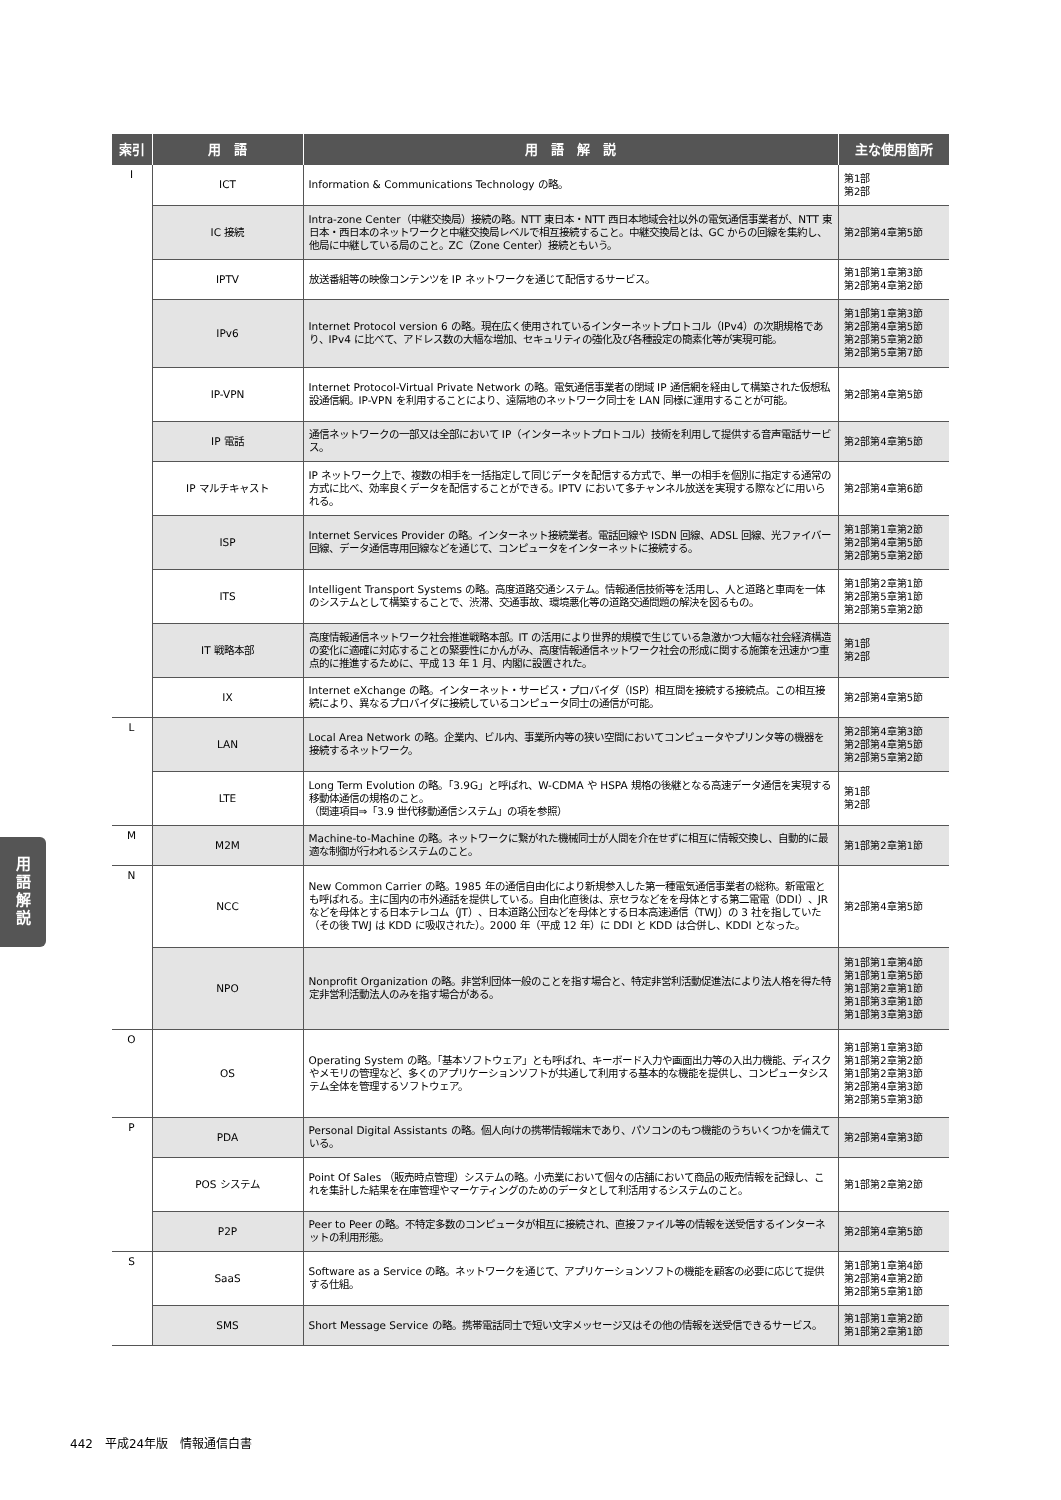| 索引 | 用 語 | 用 語 解 説 | 主な使用箇所 |
| --- | --- | --- | --- |
| I | ICT | Information & Communications Technology の略。 | 第1部 第2部 |
| | IC 接続 | Intra-zone Center（中継交換局）接続の略。NTT 東日本・NTT 西日本地域会社以外の電気通信事業者が、NTT 東日本・西日本のネットワークと中継交換局レベルで相互接続すること。中継交換局とは、GC からの回線を集約し、他局に中継している局のこと。ZC（Zone Center）接続ともいう。 | 第2部第4章第5節 |
| | IPTV | 放送番組等の映像コンテンツを IP ネットワークを通じて配信するサービス。 | 第1部第1章第3節 第2部第4章第2節 |
| | IPv6 | Internet Protocol version 6 の略。現在広く使用されているインターネットプロトコル（IPv4）の次期規格であり、IPv4 に比べて、アドレス数の大幅な増加、セキュリティの強化及び各種設定の簡素化等が実現可能。 | 第1部第1章第3節 第2部第4章第5節 第2部第5章第2節 第2部第5章第7節 |
| | IP-VPN | Internet Protocol-Virtual Private Network の略。電気通信事業者の閉域 IP 通信網を経由して構築された仮想私設通信網。IP-VPN を利用することにより、遠隔地のネットワーク同士を LAN 同様に運用することが可能。 | 第2部第4章第5節 |
| | IP 電話 | 通信ネットワークの一部又は全部において IP（インターネットプロトコル）技術を利用して提供する音声電話サービス。 | 第2部第4章第5節 |
| | IP マルチキャスト | IP ネットワーク上で、複数の相手を一括指定して同じデータを配信する方式で、単一の相手を個別に指定する通常の方式に比べ、効率良くデータを配信することができる。IPTV において多チャンネル放送を実現する際などに用いられる。 | 第2部第4章第6節 |
| | ISP | Internet Services Provider の略。インターネット接続業者。電話回線や ISDN 回線、ADSL 回線、光ファイバー回線、データ通信専用回線などを通じて、コンピュータをインターネットに接続する。 | 第1部第1章第2節 第2部第4章第5節 第2部第5章第2節 |
| | ITS | Intelligent Transport Systems の略。高度道路交通システム。情報通信技術等を活用し、人と道路と車両を一体のシステムとして構築することで、渋滞、交通事故、環境悪化等の道路交通問題の解決を図るもの。 | 第1部第2章第1節 第2部第5章第1節 第2部第5章第2節 |
| | IT 戦略本部 | 高度情報通信ネットワーク社会推進戦略本部。IT の活用により世界的規模で生じている急激かつ大幅な社会経済構造の変化に適確に対応することの緊要性にかんがみ、高度情報通信ネットワーク社会の形成に関する施策を迅速かつ重点的に推進するために、平成 13 年 1 月、内閣に設置された。 | 第1部 第2部 |
| | IX | Internet eXchange の略。インターネット・サービス・プロバイダ（ISP）相互間を接続する接続点。この相互接続により、異なるプロバイダに接続しているコンピュータ同士の通信が可能。 | 第2部第4章第5節 |
| L | LAN | Local Area Network の略。企業内、ビル内、事業所内等の狭い空間においてコンピュータやプリンタ等の機器を接続するネットワーク。 | 第2部第4章第3節 第2部第4章第5節 第2部第5章第2節 |
| | LTE | Long Term Evolution の略。「3.9G」と呼ばれ、W-CDMA や HSPA 規格の後継となる高速データ通信を実現する移動体通信の規格のこと。 （関連項目⇒「3.9 世代移動通信システム」の項を参照） | 第1部 第2部 |
| M | M2M | Machine-to-Machine の略。ネットワークに繋がれた機械同士が人間を介在せずに相互に情報交換し、自動的に最適な制御が行われるシステムのこと。 | 第1部第2章第1節 |
| N | NCC | New Common Carrier の略。1985 年の通信自由化により新規参入した第一種電気通信事業者の総称。新電電とも呼ばれる。主に国内の市外通話を提供している。自由化直後は、京セラなどをを母体とする第二電電（DDI）、JR などを母体とする日本テレコム（JT）、日本道路公団などを母体とする日本高速通信（TWJ）の 3 社を指していた（その後 TWJ は KDD に吸収された）。2000 年（平成 12 年）に DDI と KDD は合併し、KDDI となった。 | 第2部第4章第5節 |
| | NPO | Nonprofit Organization の略。非営利団体一般のことを指す場合と、特定非営利活動促進法により法人格を得た特定非営利活動法人のみを指す場合がある。 | 第1部第1章第4節 第1部第1章第5節 第1部第2章第1節 第1部第3章第1節 第1部第3章第3節 |
| O | OS | Operating System の略。「基本ソフトウェア」とも呼ばれ、キーボード入力や画面出力等の入出力機能、ディスクやメモリの管理など、多くのアプリケーションソフトが共通して利用する基本的な機能を提供し、コンピュータシステム全体を管理するソフトウェア。 | 第1部第1章第3節 第1部第2章第2節 第1部第2章第3節 第2部第4章第3節 第2部第5章第3節 |
| P | PDA | Personal Digital Assistants の略。個人向けの携帯情報端末であり、パソコンのもつ機能のうちいくつかを備えている。 | 第2部第4章第3節 |
| | POS システム | Point Of Sales （販売時点管理）システムの略。小売業において個々の店舗において商品の販売情報を記録し、これを集計した結果を在庫管理やマーケティングのためのデータとして利活用するシステムのこと。 | 第1部第2章第2節 |
| | P2P | Peer to Peer の略。不特定多数のコンピュータが相互に接続され、直接ファイル等の情報を送受信するインターネットの利用形態。 | 第2部第4章第5節 |
| S | SaaS | Software as a Service の略。ネットワークを通じて、アプリケーションソフトの機能を顧客の必要に応じて提供する仕組。 | 第1部第1章第4節 第2部第4章第2節 第2部第5章第1節 |
| | SMS | Short Message Service の略。携帯電話同士で短い文字メッセージ又はその他の情報を送受信できるサービス。 | 第1部第1章第2節 第1部第2章第1節 |
用
語
解
説
442　平成24年版　情報通信白書